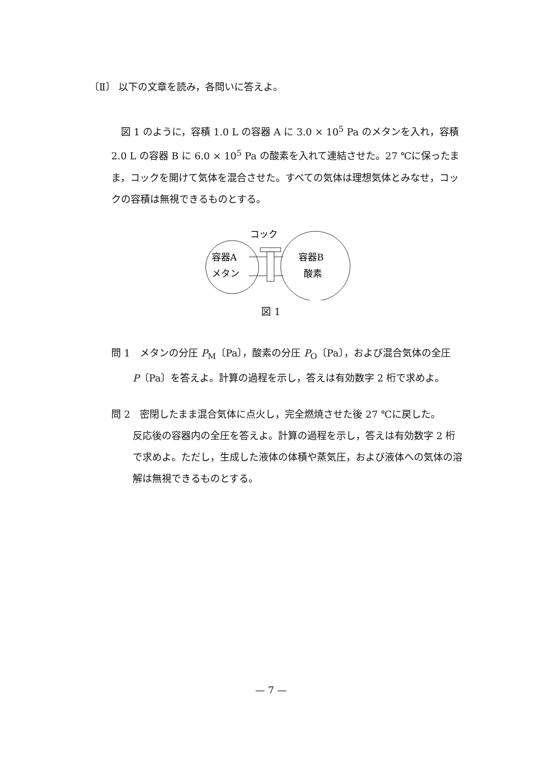〔Ⅱ〕 以下の文章を読み，各問いに答えよ。
　図 1 のように，容積 1.0 L の容器 A に 3.0 × 10<sup>5</sup> Pa のメタンを入れ，容積 2.0 L の容器 B に 6.0 × 10<sup>5</sup> Pa の酸素を入れて連結させた。27 ℃に保ったまま，コックを開けて気体を混合させた。すべての気体は理想気体とみなせ，コックの容積は無視できるものとする。
コック
容器A
メタン
容器B
酸素
図 1
問 1　メタンの分圧 P<sub>M</sub>〔Pa〕，酸素の分圧 P<sub>O</sub>〔Pa〕，および混合気体の全圧
P〔Pa〕を答えよ。計算の過程を示し，答えは有効数字 2 桁で求めよ。
問 2　密閉したまま混合気体に点火し，完全燃焼させた後 27 ℃に戻した。
反応後の容器内の全圧を答えよ。計算の過程を示し，答えは有効数字 2 桁で求めよ。ただし，生成した液体の体積や蒸気圧，および液体への気体の溶解は無視できるものとする。
— 7 —